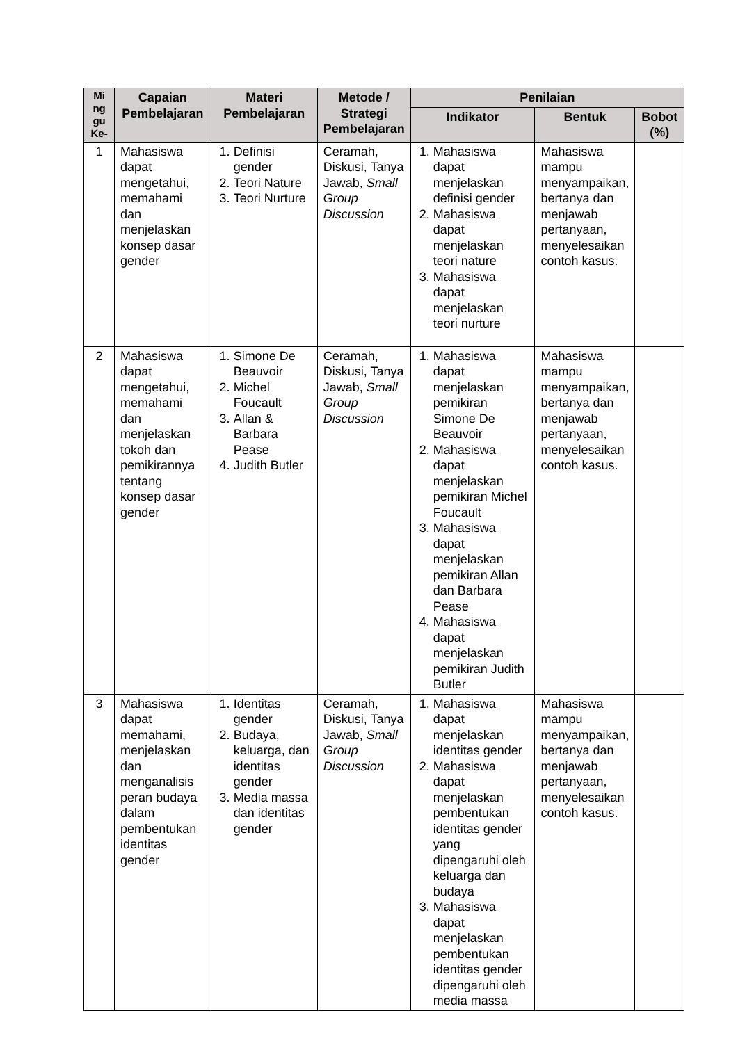| Mi ng gu Ke- | Capaian Pembelajaran | Materi Pembelajaran | Metode / Strategi Pembelajaran | Penilaian | | |
| --- | --- | --- | --- | --- | --- | --- |
| | | | | Indikator | Bentuk | Bobot (%) |
| 1 | Mahasiswa dapat mengetahui, memahami dan menjelaskan konsep dasar gender | 1. Definisi gender 2. Teori Nature 3. Teori Nurture | Ceramah, Diskusi, Tanya Jawab, Small Group Discussion | 1. Mahasiswa dapat menjelaskan definisi gender 2. Mahasiswa dapat menjelaskan teori nature 3. Mahasiswa dapat menjelaskan teori nurture | Mahasiswa mampu menyampaikan, bertanya dan menjawab pertanyaan, menyelesaikan contoh kasus. | |
| 2 | Mahasiswa dapat mengetahui, memahami dan menjelaskan tokoh dan pemikirannya tentang konsep dasar gender | 1. Simone De Beauvoir 2. Michel Foucault 3. Allan & Barbara Pease 4. Judith Butler | Ceramah, Diskusi, Tanya Jawab, Small Group Discussion | 1. Mahasiswa dapat menjelaskan pemikiran Simone De Beauvoir 2. Mahasiswa dapat menjelaskan pemikiran Michel Foucault 3. Mahasiswa dapat menjelaskan pemikiran Allan dan Barbara Pease 4. Mahasiswa dapat menjelaskan pemikiran Judith Butler | Mahasiswa mampu menyampaikan, bertanya dan menjawab pertanyaan, menyelesaikan contoh kasus. | |
| 3 | Mahasiswa dapat memahami, menjelaskan dan menganalisis peran budaya dalam pembentukan identitas gender | 1. Identitas gender 2. Budaya, keluarga, dan identitas gender 3. Media massa dan identitas gender | Ceramah, Diskusi, Tanya Jawab, Small Group Discussion | 1. Mahasiswa dapat menjelaskan identitas gender 2. Mahasiswa dapat menjelaskan pembentukan identitas gender yang dipengaruhi oleh keluarga dan budaya 3. Mahasiswa dapat menjelaskan pembentukan identitas gender dipengaruhi oleh media massa | Mahasiswa mampu menyampaikan, bertanya dan menjawab pertanyaan, menyelesaikan contoh kasus. | |